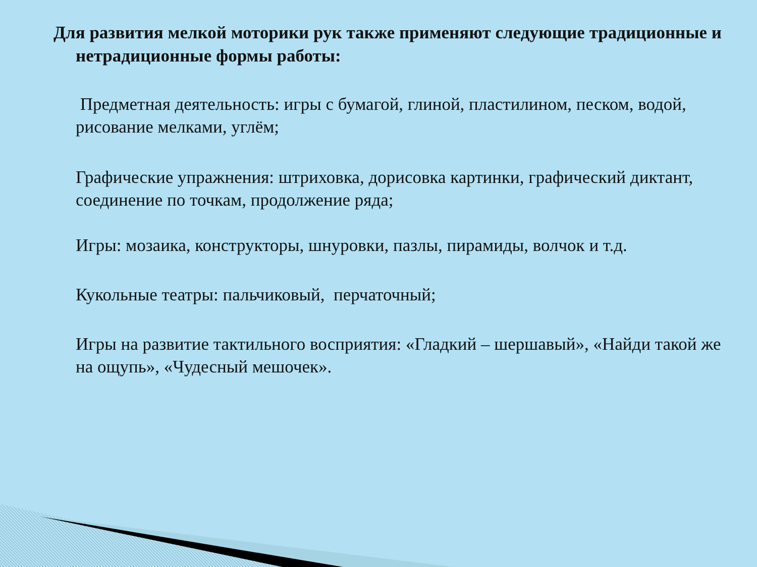Для развития мелкой моторики рук также применяют следующие традиционные и нетрадиционные формы работы:
Предметная деятельность: игры с бумагой, глиной, пластилином, песком, водой, рисование мелками, углём;
Графические упражнения: штриховка, дорисовка картинки, графический диктант, соединение по точкам, продолжение ряда;
Игры: мозаика, конструкторы, шнуровки, пазлы, пирамиды, волчок и т.д.
Кукольные театры: пальчиковый, перчаточный;
Игры на развитие тактильного восприятия: «Гладкий – шершавый», «Найди такой же на ощупь», «Чудесный мешочек».